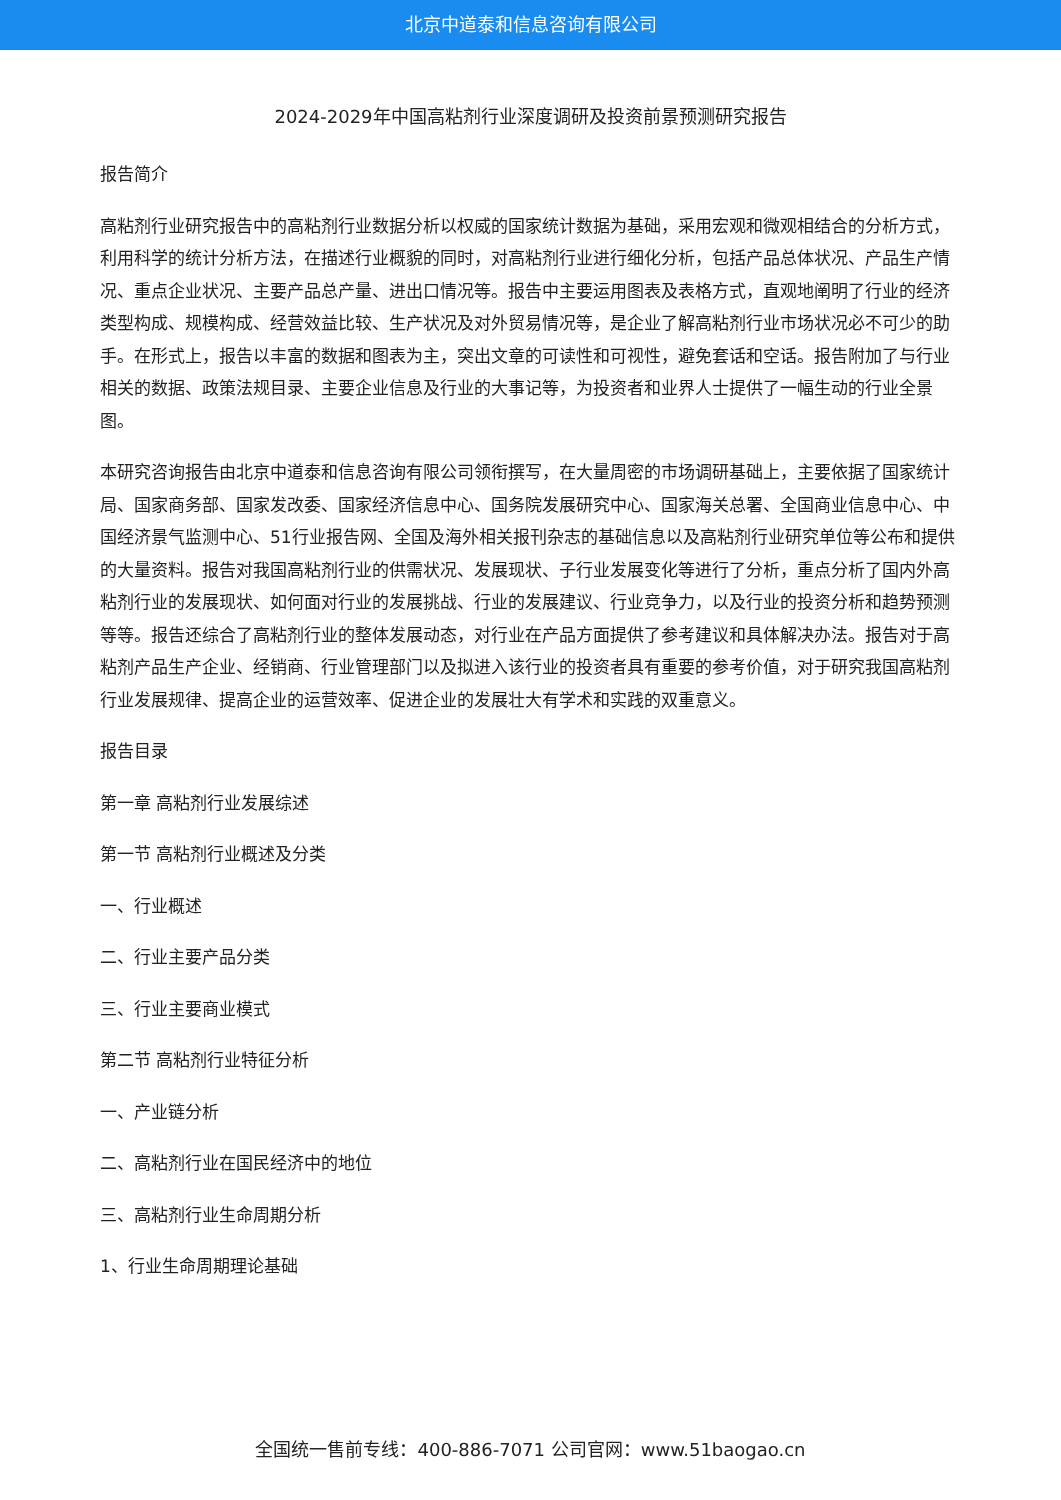北京中道泰和信息咨询有限公司
2024-2029年中国高粘剂行业深度调研及投资前景预测研究报告
报告简介
高粘剂行业研究报告中的高粘剂行业数据分析以权威的国家统计数据为基础，采用宏观和微观相结合的分析方式，利用科学的统计分析方法，在描述行业概貌的同时，对高粘剂行业进行细化分析，包括产品总体状况、产品生产情况、重点企业状况、主要产品总产量、进出口情况等。报告中主要运用图表及表格方式，直观地阐明了行业的经济类型构成、规模构成、经营效益比较、生产状况及对外贸易情况等，是企业了解高粘剂行业市场状况必不可少的助手。在形式上，报告以丰富的数据和图表为主，突出文章的可读性和可视性，避免套话和空话。报告附加了与行业相关的数据、政策法规目录、主要企业信息及行业的大事记等，为投资者和业界人士提供了一幅生动的行业全景图。
本研究咨询报告由北京中道泰和信息咨询有限公司领衔撰写，在大量周密的市场调研基础上，主要依据了国家统计局、国家商务部、国家发改委、国家经济信息中心、国务院发展研究中心、国家海关总署、全国商业信息中心、中国经济景气监测中心、51行业报告网、全国及海外相关报刊杂志的基础信息以及高粘剂行业研究单位等公布和提供的大量资料。报告对我国高粘剂行业的供需状况、发展现状、子行业发展变化等进行了分析，重点分析了国内外高粘剂行业的发展现状、如何面对行业的发展挑战、行业的发展建议、行业竞争力，以及行业的投资分析和趋势预测等等。报告还综合了高粘剂行业的整体发展动态，对行业在产品方面提供了参考建议和具体解决办法。报告对于高粘剂产品生产企业、经销商、行业管理部门以及拟进入该行业的投资者具有重要的参考价值，对于研究我国高粘剂行业发展规律、提高企业的运营效率、促进企业的发展壮大有学术和实践的双重意义。
报告目录
第一章 高粘剂行业发展综述
第一节 高粘剂行业概述及分类
一、行业概述
二、行业主要产品分类
三、行业主要商业模式
第二节 高粘剂行业特征分析
一、产业链分析
二、高粘剂行业在国民经济中的地位
三、高粘剂行业生命周期分析
1、行业生命周期理论基础
全国统一售前专线：400-886-7071 公司官网：www.51baogao.cn